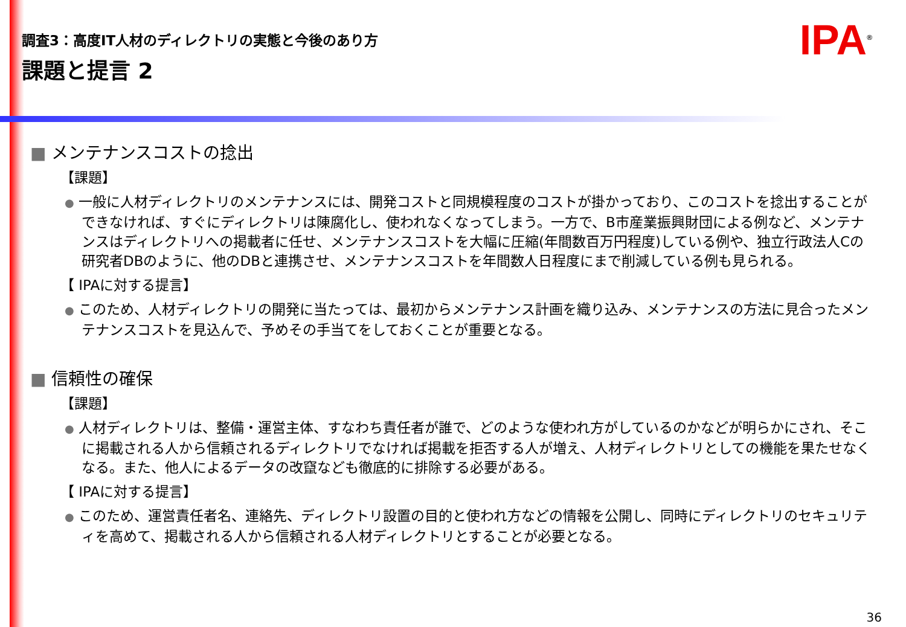調査3：高度IT人材のディレクトリの実態と今後のあり方
課題と提言 2
IPA<sup>®</sup>
■ メンテナンスコストの捻出
【課題】
● 一般に人材ディレクトリのメンテナンスには、開発コストと同規模程度のコストが掛かっており、このコストを捻出することができなければ、すぐにディレクトリは陳腐化し、使われなくなってしまう。一方で、B市産業振興財団による例など、メンテナンスはディレクトリへの掲載者に任せ、メンテナンスコストを大幅に圧縮(年間数百万円程度)している例や、独立行政法人Cの研究者DBのように、他のDBと連携させ、メンテナンスコストを年間数人日程度にまで削減している例も見られる。
【 IPAに対する提言】
● このため、人材ディレクトリの開発に当たっては、最初からメンテナンス計画を織り込み、メンテナンスの方法に見合ったメンテナンスコストを見込んで、予めその手当てをしておくことが重要となる。
■ 信頼性の確保
【課題】
● 人材ディレクトリは、整備・運営主体、すなわち責任者が誰で、どのような使われ方がしているのかなどが明らかにされ、そこに掲載される人から信頼されるディレクトリでなければ掲載を拒否する人が増え、人材ディレクトリとしての機能を果たせなくなる。また、他人によるデータの改竄なども徹底的に排除する必要がある。
【 IPAに対する提言】
● このため、運営責任者名、連絡先、ディレクトリ設置の目的と使われ方などの情報を公開し、同時にディレクトリのセキュリティを高めて、掲載される人から信頼される人材ディレクトリとすることが必要となる。
36